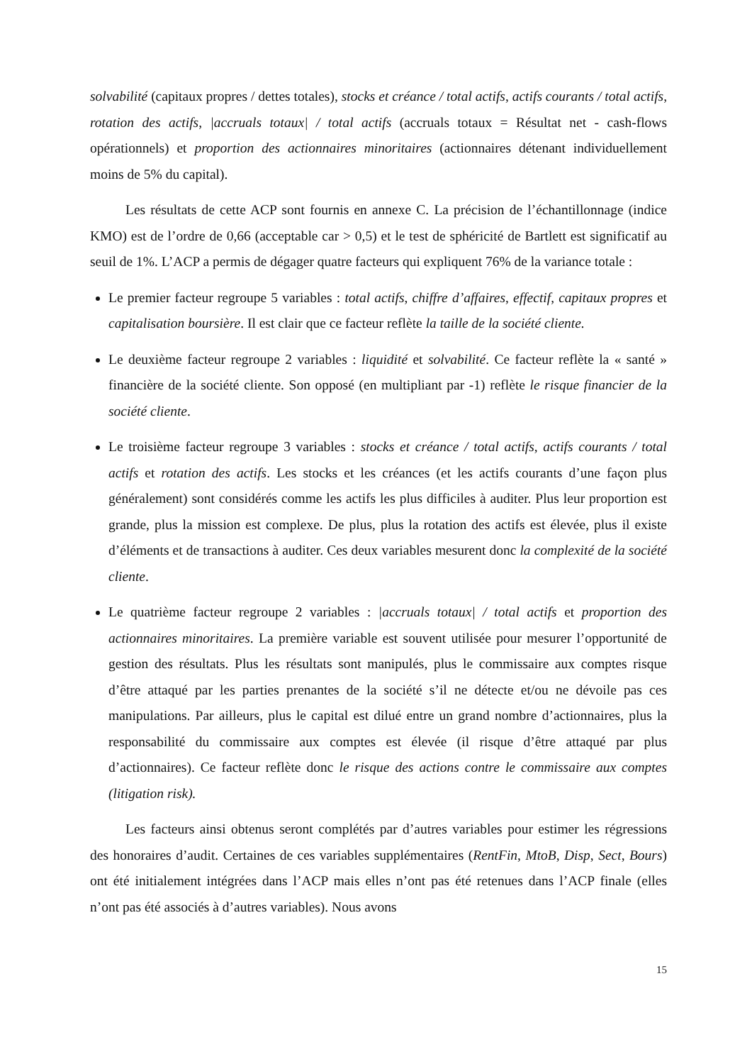solvabilité (capitaux propres / dettes totales), stocks et créance / total actifs, actifs courants / total actifs, rotation des actifs, |accruals totaux| / total actifs (accruals totaux = Résultat net - cash-flows opérationnels) et proportion des actionnaires minoritaires (actionnaires détenant individuellement moins de 5% du capital).
Les résultats de cette ACP sont fournis en annexe C. La précision de l’échantillonnage (indice KMO) est de l’ordre de 0,66 (acceptable car > 0,5) et le test de sphéricité de Bartlett est significatif au seuil de 1%. L’ACP a permis de dégager quatre facteurs qui expliquent 76% de la variance totale :
Le premier facteur regroupe 5 variables : total actifs, chiffre d’affaires, effectif, capitaux propres et capitalisation boursière. Il est clair que ce facteur reflète la taille de la société cliente.
Le deuxième facteur regroupe 2 variables : liquidité et solvabilité. Ce facteur reflète la « santé » financière de la société cliente. Son opposé (en multipliant par -1) reflète le risque financier de la société cliente.
Le troisième facteur regroupe 3 variables : stocks et créance / total actifs, actifs courants / total actifs et rotation des actifs. Les stocks et les créances (et les actifs courants d’une façon plus généralement) sont considérés comme les actifs les plus difficiles à auditer. Plus leur proportion est grande, plus la mission est complexe. De plus, plus la rotation des actifs est élevée, plus il existe d’éléments et de transactions à auditer. Ces deux variables mesurent donc la complexité de la société cliente.
Le quatrième facteur regroupe 2 variables : |accruals totaux| / total actifs et proportion des actionnaires minoritaires. La première variable est souvent utilisée pour mesurer l’opportunité de gestion des résultats. Plus les résultats sont manipulés, plus le commissaire aux comptes risque d’être attaqué par les parties prenantes de la société s’il ne détecte et/ou ne dévoile pas ces manipulations. Par ailleurs, plus le capital est dilué entre un grand nombre d’actionnaires, plus la responsabilité du commissaire aux comptes est élevée (il risque d’être attaqué par plus d’actionnaires). Ce facteur reflète donc le risque des actions contre le commissaire aux comptes (litigation risk).
Les facteurs ainsi obtenus seront complétés par d’autres variables pour estimer les régressions des honoraires d’audit. Certaines de ces variables supplémentaires (RentFin, MtoB, Disp, Sect, Bours) ont été initialement intégrées dans l’ACP mais elles n’ont pas été retenues dans l’ACP finale (elles n’ont pas été associés à d’autres variables). Nous avons
15